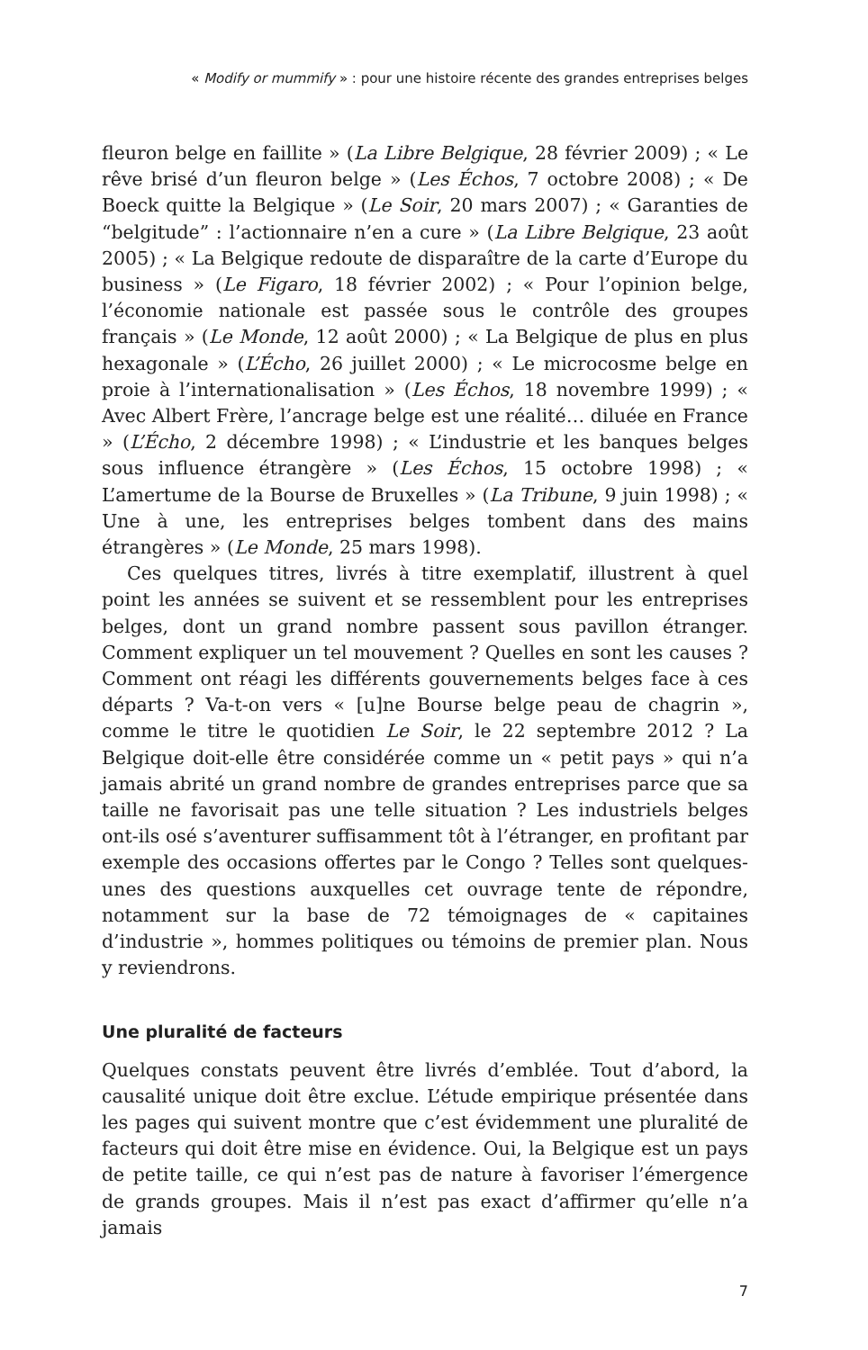« Modify or mummify » : pour une histoire récente des grandes entreprises belges
fleuron belge en faillite » (La Libre Belgique, 28 février 2009) ; « Le rêve brisé d’un fleuron belge » (Les Échos, 7 octobre 2008) ; « De Boeck quitte la Belgique » (Le Soir, 20 mars 2007) ; « Garanties de “belgitude” : l’actionnaire n’en a cure » (La Libre Belgique, 23 août 2005) ; « La Belgique redoute de disparaître de la carte d’Europe du business » (Le Figaro, 18 février 2002) ; « Pour l’opinion belge, l’économie nationale est passée sous le contrôle des groupes français » (Le Monde, 12 août 2000) ; « La Belgique de plus en plus hexagonale » (L’Écho, 26 juillet 2000) ; « Le microcosme belge en proie à l’internationalisation » (Les Échos, 18 novembre 1999) ; « Avec Albert Frère, l’ancrage belge est une réalité… diluée en France » (L’Écho, 2 décembre 1998) ; « L’industrie et les banques belges sous influence étrangère » (Les Échos, 15 octobre 1998) ; « L’amertume de la Bourse de Bruxelles » (La Tribune, 9 juin 1998) ; « Une à une, les entreprises belges tombent dans des mains étrangères » (Le Monde, 25 mars 1998).
Ces quelques titres, livrés à titre exemplatif, illustrent à quel point les années se suivent et se ressemblent pour les entreprises belges, dont un grand nombre passent sous pavillon étranger. Comment expliquer un tel mouvement ? Quelles en sont les causes ? Comment ont réagi les différents gouvernements belges face à ces départs ? Va-t-on vers « [u]ne Bourse belge peau de chagrin », comme le titre le quotidien Le Soir, le 22 septembre 2012 ? La Belgique doit-elle être considérée comme un « petit pays » qui n’a jamais abrité un grand nombre de grandes entreprises parce que sa taille ne favorisait pas une telle situation ? Les industriels belges ont-ils osé s’aventurer suffisamment tôt à l’étranger, en profitant par exemple des occasions offertes par le Congo ? Telles sont quelques-unes des questions auxquelles cet ouvrage tente de répondre, notamment sur la base de 72 témoignages de « capitaines d’industrie », hommes politiques ou témoins de premier plan. Nous y reviendrons.
Une pluralité de facteurs
Quelques constats peuvent être livrés d’emblée. Tout d’abord, la causalité unique doit être exclue. L’étude empirique présentée dans les pages qui suivent montre que c’est évidemment une pluralité de facteurs qui doit être mise en évidence. Oui, la Belgique est un pays de petite taille, ce qui n’est pas de nature à favoriser l’émergence de grands groupes. Mais il n’est pas exact d’affirmer qu’elle n’a jamais
7